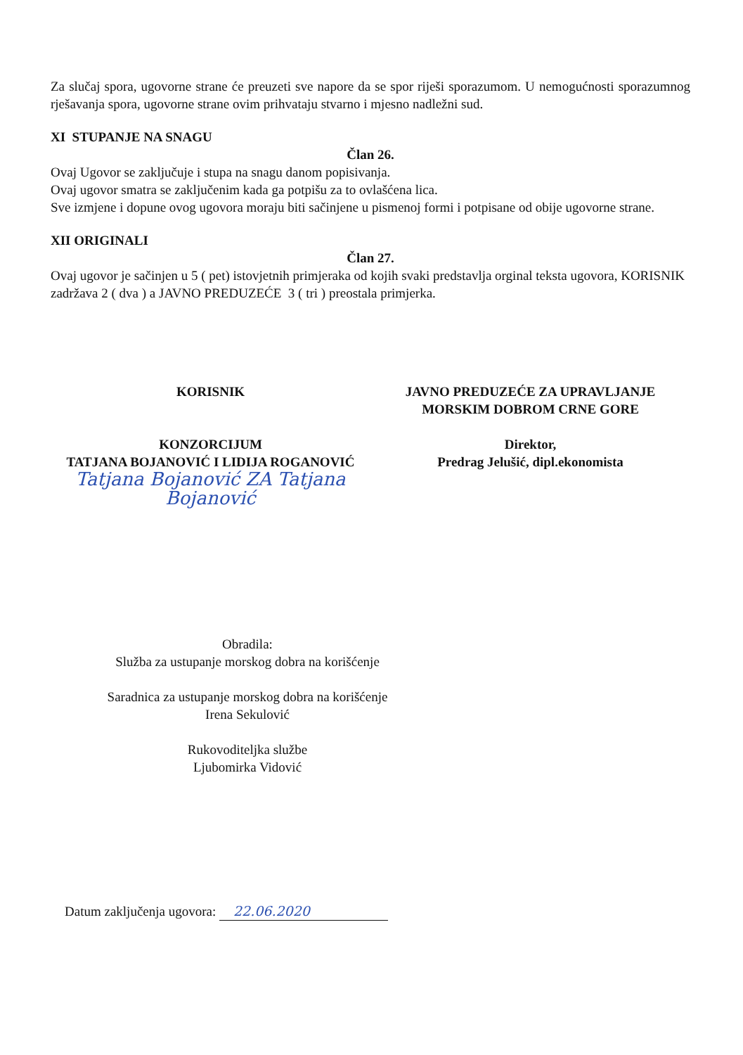Za slučaj spora, ugovorne strane će preuzeti sve napore da se spor riješi sporazumom. U nemogućnosti sporazumnog rješavanja spora, ugovorne strane ovim prihvataju stvarno i mjesno nadležni sud.
XI STUPANJE NA SNAGU
Član 26.
Ovaj Ugovor se zaključuje i stupa na snagu danom popisivanja.
Ovaj ugovor smatra se zaključenim kada ga potpišu za to ovlašćena lica.
Sve izmjene i dopune ovog ugovora moraju biti sačinjene u pismenoj formi i potpisane od obije ugovorne strane.
XII ORIGINALI
Član 27.
Ovaj ugovor je sačinjen u 5 ( pet) istovjetnih primjeraka od kojih svaki predstavlja orginal teksta ugovora, KORISNIK zadržava 2 ( dva ) a JAVNO PREDUZEĆE 3 ( tri ) preostala primjerka.
KORISNIK
KONZORCIJUM
TATJANA BOJANOVIĆ I LIDIJA ROGANOVIĆ
Tatjana Bojanović ZA Tatjana Bojanović
JAVNO PREDUZEĆE ZA UPRAVLJANJE
MORSKIM DOBROM CRNE GORE
Direktor,
Predrag Jelušić, dipl.ekonomista
Obradila:
Služba za ustupanje morskog dobra na korišćenje
Saradnica za ustupanje morskog dobra na korišćenje
Irena Sekulović
Rukovoditeljka službe
Ljubomirka Vidović
Datum zaključenja ugovora: 22.06.2020